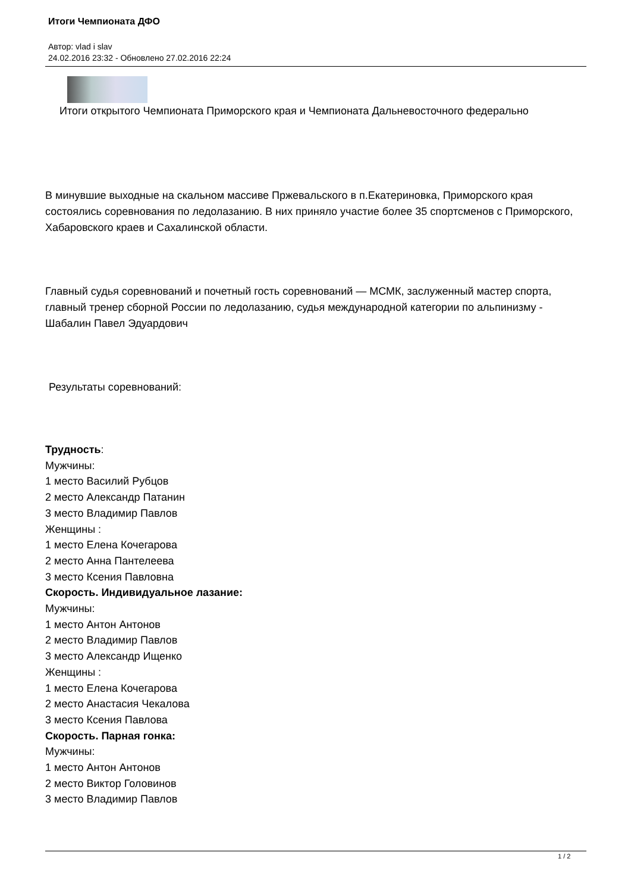Итоги Чемпионата ДФО
Автор: vlad i slav
24.02.2016 23:32 - Обновлено 27.02.2016 22:24
Итоги открытого Чемпионата Приморского края и Чемпионата Дальневосточного федерально
В минувшие выходные на скальном массиве Пржевальского в п.Екатериновка, Приморского края состоялись соревнования по ледолазанию. В них приняло участие более 35 спортсменов с Приморского, Хабаровского краев и Сахалинской области.
Главный судья соревнований и почетный гость соревнований — МСМК, заслуженный мастер спорта, главный тренер сборной России по ледолазанию, судья международной категории по альпинизму - Шабалин Павел Эдуардович
Результаты соревнований:
Трудность:
Мужчины:
1 место Василий Рубцов
2 место Александр Патанин
3 место Владимир Павлов
Женщины :
1 место Елена Кочегарова
2 место Анна Пантелеева
3 место Ксения Павловна
Скорость. Индивидуальное лазание:
Мужчины:
1 место Антон Антонов
2 место Владимир Павлов
3 место Александр Ищенко
Женщины :
1 место Елена Кочегарова
2 место Анастасия Чекалова
3 место Ксения Павлова
Скорость. Парная гонка:
Мужчины:
1 место Антон Антонов
2 место Виктор Головинов
3 место Владимир Павлов
1 / 2